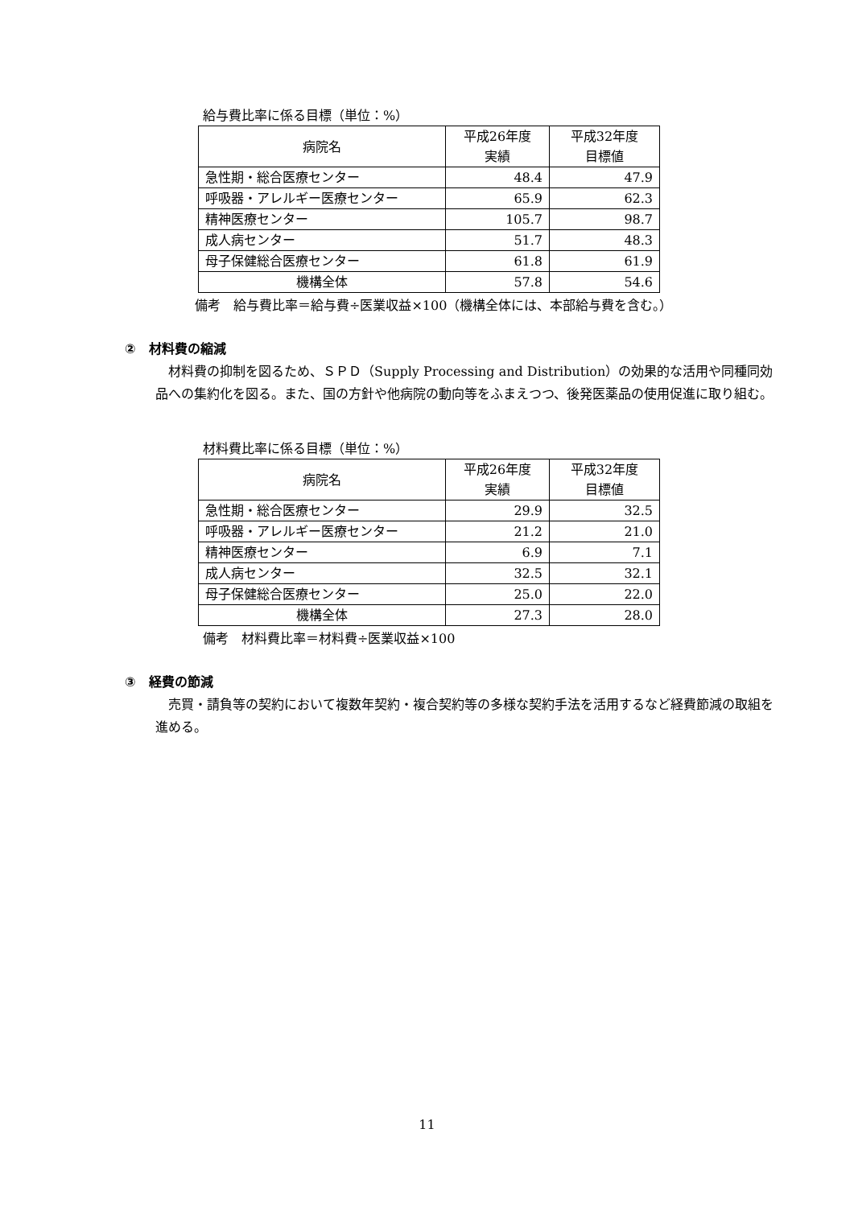給与費比率に係る目標（単位：%）
| 病院名 | 平成26年度 実績 | 平成32年度 目標値 |
| --- | --- | --- |
| 急性期・総合医療センター | 48.4 | 47.9 |
| 呼吸器・アレルギー医療センター | 65.9 | 62.3 |
| 精神医療センター | 105.7 | 98.7 |
| 成人病センター | 51.7 | 48.3 |
| 母子保健総合医療センター | 61.8 | 61.9 |
| 機構全体 | 57.8 | 54.6 |
備考　給与費比率＝給与費÷医業収益×100（機構全体には、本部給与費を含む。）
②　材料費の縮減
材料費の抑制を図るため、ＳＰＤ（Supply Processing and Distribution）の効果的な活用や同種同効品への集約化を図る。また、国の方針や他病院の動向等をふまえつつ、後発医薬品の使用促進に取り組む。
材料費比率に係る目標（単位：%）
| 病院名 | 平成26年度 実績 | 平成32年度 目標値 |
| --- | --- | --- |
| 急性期・総合医療センター | 29.9 | 32.5 |
| 呼吸器・アレルギー医療センター | 21.2 | 21.0 |
| 精神医療センター | 6.9 | 7.1 |
| 成人病センター | 32.5 | 32.1 |
| 母子保健総合医療センター | 25.0 | 22.0 |
| 機構全体 | 27.3 | 28.0 |
備考　材料費比率＝材料費÷医業収益×100
③　経費の節減
売買・請負等の契約において複数年契約・複合契約等の多様な契約手法を活用するなど経費節減の取組を進める。
11